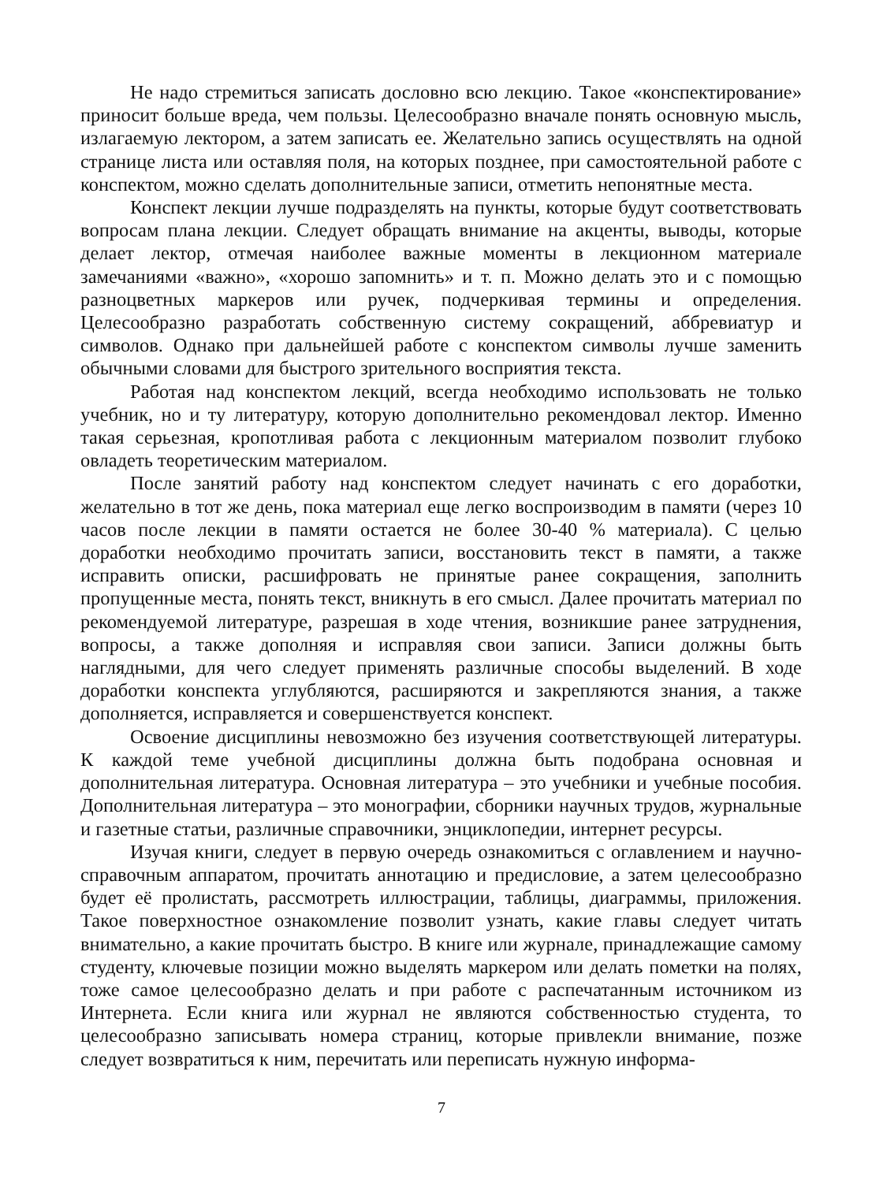Не надо стремиться записать дословно всю лекцию. Такое «конспектирование» приносит больше вреда, чем пользы. Целесообразно вначале понять основную мысль, излагаемую лектором, а затем записать ее. Желательно запись осуществлять на одной странице листа или оставляя поля, на которых позднее, при самостоятельной работе с конспектом, можно сделать дополнительные записи, отметить непонятные места.
Конспект лекции лучше подразделять на пункты, которые будут соответствовать вопросам плана лекции. Следует обращать внимание на акценты, выводы, которые делает лектор, отмечая наиболее важные моменты в лекционном материале замечаниями «важно», «хорошо запомнить» и т. п. Можно делать это и с помощью разноцветных маркеров или ручек, подчеркивая термины и определения. Целесообразно разработать собственную систему сокращений, аббревиатур и символов. Однако при дальнейшей работе с конспектом символы лучше заменить обычными словами для быстрого зрительного восприятия текста.
Работая над конспектом лекций, всегда необходимо использовать не только учебник, но и ту литературу, которую дополнительно рекомендовал лектор. Именно такая серьезная, кропотливая работа с лекционным материалом позволит глубоко овладеть теоретическим материалом.
После занятий работу над конспектом следует начинать с его доработки, желательно в тот же день, пока материал еще легко воспроизводим в памяти (через 10 часов после лекции в памяти остается не более 30-40 % материала). С целью доработки необходимо прочитать записи, восстановить текст в памяти, а также исправить описки, расшифровать не принятые ранее сокращения, заполнить пропущенные места, понять текст, вникнуть в его смысл. Далее прочитать материал по рекомендуемой литературе, разрешая в ходе чтения, возникшие ранее затруднения, вопросы, а также дополняя и исправляя свои записи. Записи должны быть наглядными, для чего следует применять различные способы выделений. В ходе доработки конспекта углубляются, расширяются и закрепляются знания, а также дополняется, исправляется и совершенствуется конспект.
Освоение дисциплины невозможно без изучения соответствующей литературы. К каждой теме учебной дисциплины должна быть подобрана основная и дополнительная литература. Основная литература – это учебники и учебные пособия. Дополнительная литература – это монографии, сборники научных трудов, журнальные и газетные статьи, различные справочники, энциклопедии, интернет ресурсы.
Изучая книги, следует в первую очередь ознакомиться с оглавлением и научно-справочным аппаратом, прочитать аннотацию и предисловие, а затем целесообразно будет её пролистать, рассмотреть иллюстрации, таблицы, диаграммы, приложения. Такое поверхностное ознакомление позволит узнать, какие главы следует читать внимательно, а какие прочитать быстро. В книге или журнале, принадлежащие самому студенту, ключевые позиции можно выделять маркером или делать пометки на полях, тоже самое целесообразно делать и при работе с распечатанным источником из Интернета. Если книга или журнал не являются собственностью студента, то целесообразно записывать номера страниц, которые привлекли внимание, позже следует возвратиться к ним, перечитать или переписать нужную информа-
7